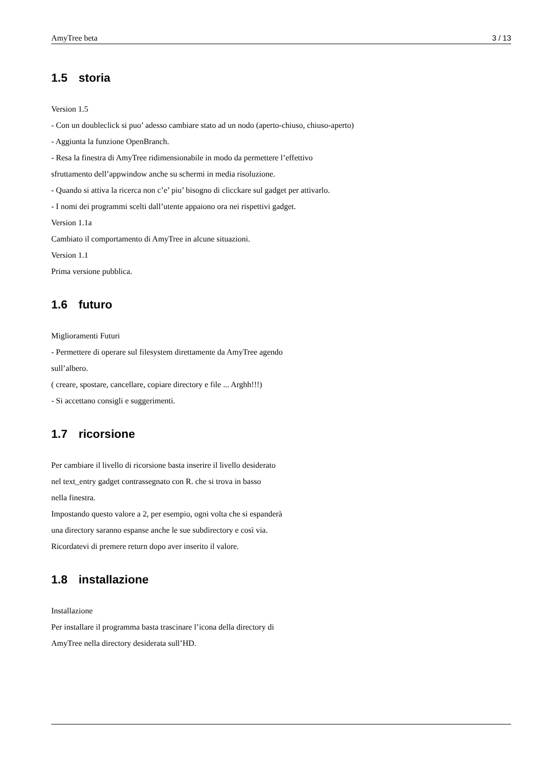AmyTree beta 3 / 13
1.5 storia
Version 1.5
- Con un doubleclick si puo’ adesso cambiare stato ad un nodo (aperto-chiuso, chiuso-aperto)
- Aggiunta la funzione OpenBranch.
- Resa la finestra di AmyTree ridimensionabile in modo da permettere l’effettivo
sfruttamento dell’appwindow anche su schermi in media risoluzione.
- Quando si attiva la ricerca non c’e’ piu’ bisogno di clicckare sul gadget per attivarlo.
- I nomi dei programmi scelti dall’utente appaiono ora nei rispettivi gadget.
Version 1.1a
Cambiato il comportamento di AmyTree in alcune situazioni.
Version 1.1
Prima versione pubblica.
1.6 futuro
Miglioramenti Futuri
- Permettere di operare sul filesystem direttamente da AmyTree agendo
sull’albero.
( creare, spostare, cancellare, copiare directory e file ... Arghh!!!)
- Si accettano consigli e suggerimenti.
1.7 ricorsione
Per cambiare il livello di ricorsione basta inserire il livello desiderato
nel text_entry gadget contrassegnato con R. che si trova in basso
nella finestra.
Impostando questo valore a 2, per esempio, ogni volta che si espanderà
una directory saranno espanse anche le sue subdirectory e così via.
Ricordatevi di premere return dopo aver inserito il valore.
1.8 installazione
Installazione
Per installare il programma basta trascinare l’icona della directory di
AmyTree nella directory desiderata sull’HD.